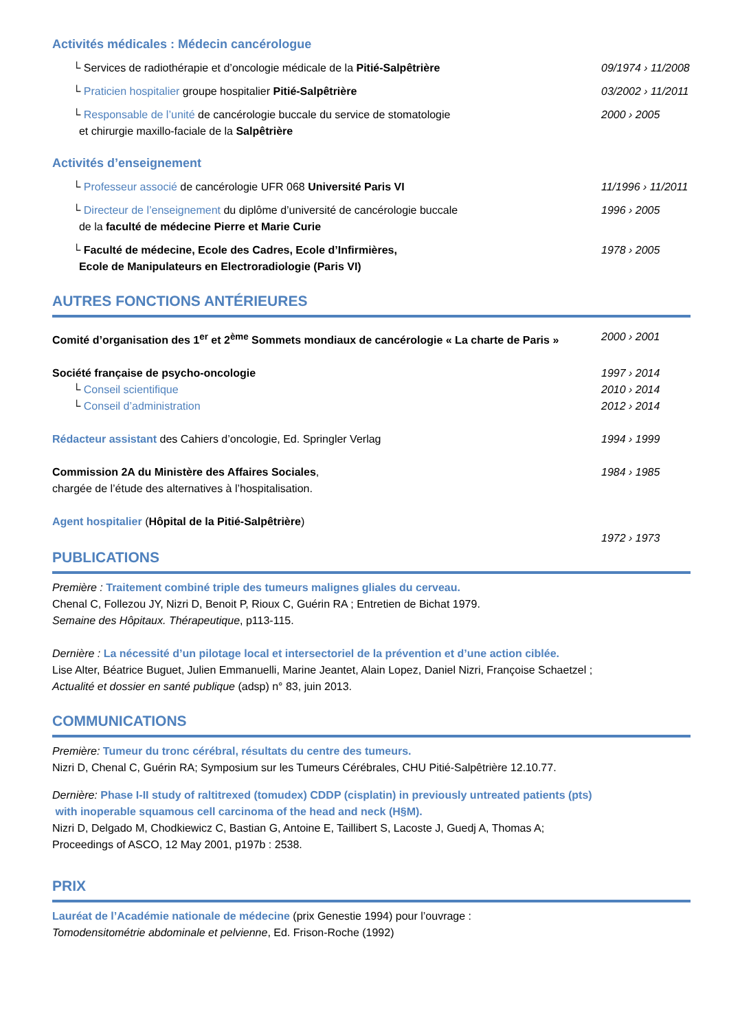Activités médicales : Médecin cancérologue
└ Services de radiothérapie et d’oncologie médicale de la Pitié-Salpêtrière
09/1974 › 11/2008
└ Praticien hospitalier groupe hospitalier Pitié-Salpêtrière
03/2002 › 11/2011
└ Responsable de l’unité de cancérologie buccale du service de stomatologie
et chirurgie maxillo-faciale de la Salpêtrière
2000 › 2005
Activités d’enseignement
└ Professeur associé de cancérologie UFR 068 Université Paris VI
11/1996 › 11/2011
└ Directeur de l’enseignement du diplôme d’université de cancérologie buccale
de la faculté de médecine Pierre et Marie Curie
1996 › 2005
└ Faculté de médecine, Ecole des Cadres, Ecole d’Infirmières,
Ecole de Manipulateurs en Electroradiologie (Paris VI)
1978 › 2005
AUTRES FONCTIONS ANTÉRIEURES
Comité d’organisation des 1<sup>er</sup> et 2<sup>ème</sup> Sommets mondiaux de cancérologie « La charte de Paris »
2000 › 2001
Société française de psycho-oncologie
1997 › 2014
└ Conseil scientifique 2010 › 2014
└ Conseil d’administration 2012 › 2014
Rédacteur assistant des Cahiers d’oncologie, Ed. Springler Verlag
1994 › 1999
Commission 2A du Ministère des Affaires Sociales,
chargée de l’étude des alternatives à l’hospitalisation.
1984 › 1985
Agent hospitalier (Hôpital de la Pitié-Salpêtrière)
1972 › 1973
PUBLICATIONS
Première : Traitement combiné triple des tumeurs malignes gliales du cerveau.
Chenal C, Follezou JY, Nizri D, Benoit P, Rioux C, Guérin RA ; Entretien de Bichat 1979.
Semaine des Hôpitaux. Thérapeutique, p113-115.
Dernière : La nécessité d’un pilotage local et intersectoriel de la prévention et d’une action ciblée.
Lise Alter, Béatrice Buguet, Julien Emmanuelli, Marine Jeantet, Alain Lopez, Daniel Nizri, Françoise Schaetzel ;
Actualité et dossier en santé publique (adsp) n° 83, juin 2013.
COMMUNICATIONS
Première: Tumeur du tronc cérébral, résultats du centre des tumeurs.
Nizri D, Chenal C, Guérin RA; Symposium sur les Tumeurs Cérébrales, CHU Pitié-Salpêtrière 12.10.77.
Dernière: Phase I-II study of raltitrexed (tomudex) CDDP (cisplatin) in previously untreated patients (pts)
with inoperable squamous cell carcinoma of the head and neck (H§M).
Nizri D, Delgado M, Chodkiewicz C, Bastian G, Antoine E, Taillibert S, Lacoste J, Guedj A, Thomas A;
Proceedings of ASCO, 12 May 2001, p197b : 2538.
PRIX
Lauréat de l’Académie nationale de médecine (prix Genestie 1994) pour l’ouvrage :
Tomodensitométrie abdominale et pelvienne, Ed. Frison-Roche (1992)